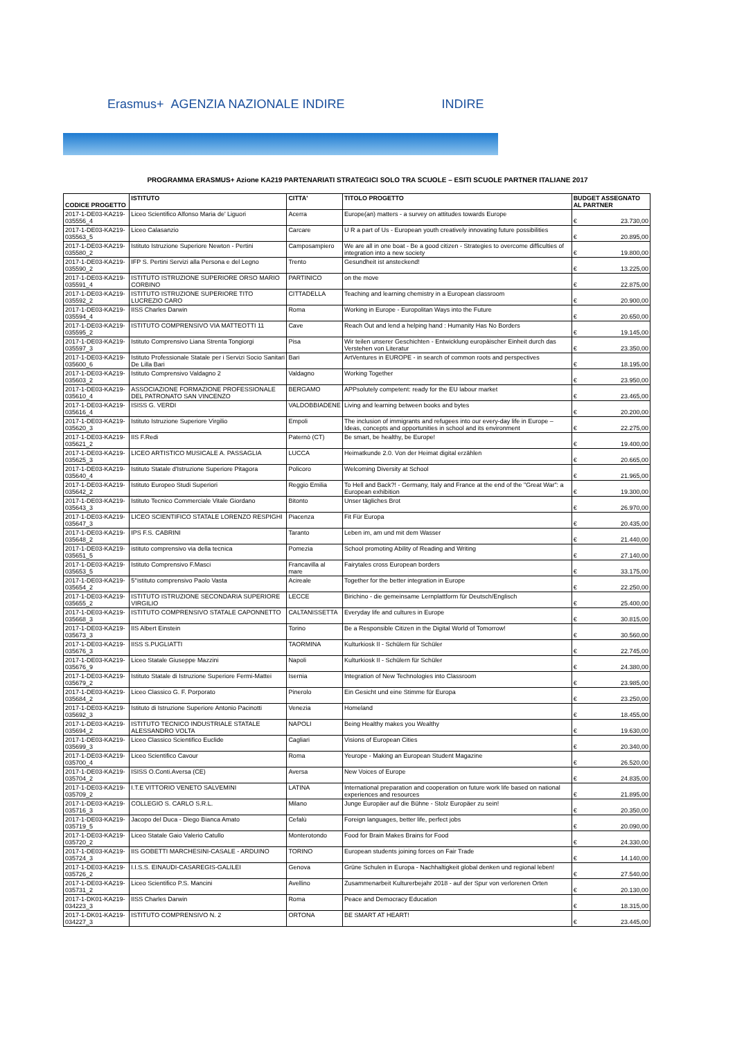Erasmus+ AGENZIA NAZIONALE INDIRE INDIRE
PROGRAMMA ERASMUS+ Azione KA219 PARTENARIATI STRATEGICI SOLO TRA SCUOLE – ESITI SCUOLE PARTNER ITALIANE 2017
| CODICE PROGETTO | ISTITUTO | CITTA' | TITOLO PROGETTO | BUDGET ASSEGNATO AL PARTNER |
| --- | --- | --- | --- | --- |
| 2017-1-DE03-KA219-035556_4 | Liceo Scientifico Alfonso Maria de' Liguori | Acerra | Europe(an) matters - a survey on attitudes towards Europe | € 23.730,00 |
| 2017-1-DE03-KA219-035563_5 | Liceo Calasanzio | Carcare | U R a part of Us - European youth creatively innovating future possibilities | € 20.895,00 |
| 2017-1-DE03-KA219-035580_2 | Istituto Istruzione Superiore Newton - Pertini | Camposampiero | We are all in one boat - Be a good citizen - Strategies to overcome difficulties of integration into a new society | € 19.800,00 |
| 2017-1-DE03-KA219-035590_2 | IFP S. Pertini Servizi alla Persona e del Legno | Trento | Gesundheit ist ansteckend! | € 13.225,00 |
| 2017-1-DE03-KA219-035591_4 | ISTITUTO ISTRUZIONE SUPERIORE ORSO MARIO CORBINO | PARTINICO | on the move | € 22.875,00 |
| 2017-1-DE03-KA219-035592_2 | ISTITUTO ISTRUZIONE SUPERIORE TITO LUCREZIO CARO | CITTADELLA | Teaching and learning chemistry in a European classroom | € 20.900,00 |
| 2017-1-DE03-KA219-035594_4 | IISS Charles Darwin | Roma | Working in Europe - Europolitan Ways into the Future | € 20.650,00 |
| 2017-1-DE03-KA219-035595_2 | ISTITUTO COMPRENSIVO VIA MATTEOTTI 11 | Cave | Reach Out and lend a helping hand : Humanity Has No Borders | € 19.145,00 |
| 2017-1-DE03-KA219-035597_3 | Istituto Comprensivo Liana Strenta Tongiorgi | Pisa | Wir teilen unserer Geschichten - Entwicklung europäischer Einheit durch das Verstehen von Literatur | € 23.350,00 |
| 2017-1-DE03-KA219-035600_6 | Istituto Professionale Statale per i Servizi Socio Sanitari De Lilla Bari | Bari | ArtVentures in EUROPE - in search of common roots and perspectives | € 18.195,00 |
| 2017-1-DE03-KA219-035603_2 | Istituto Comprensivo Valdagno 2 | Valdagno | Working Together | € 23.950,00 |
| 2017-1-DE03-KA219-035610_4 | ASSOCIAZIONE FORMAZIONE PROFESSIONALE DEL PATRONATO SAN VINCENZO | BERGAMO | APPsolutely competent: ready for the EU labour market | € 23.465,00 |
| 2017-1-DE03-KA219-035616_4 | ISISS G. VERDI | VALDOBBIADENE | Living and learning between books and bytes | € 20.200,00 |
| 2017-1-DE03-KA219-035620_3 | Istituto Istruzione Superiore Virgilio | Empoli | The inclusion of immigrants and refugees into our every-day life in Europe – Ideas, concepts and opportunities in school and its environment | € 22.275,00 |
| 2017-1-DE03-KA219-035621_2 | IIS F.Redi | Paternò (CT) | Be smart, be healthy, be Europe! | € 19.400,00 |
| 2017-1-DE03-KA219-035625_3 | LICEO ARTISTICO MUSICALE A. PASSAGLIA | LUCCA | Heimatkunde 2.0. Von der Heimat digital erzählen | € 20.665,00 |
| 2017-1-DE03-KA219-035640_4 | Istituto Statale d'Istruzione Superiore Pitagora | Policoro | Welcoming Diversity at School | € 21.965,00 |
| 2017-1-DE03-KA219-035642_2 | Istituto Europeo Studi Superiori | Reggio Emilia | To Hell and Back?! - Germany, Italy and France at the end of the "Great War": a European exhibition | € 19.300,00 |
| 2017-1-DE03-KA219-035643_3 | Istituto Tecnico Commerciale Vitale Giordano | Bitonto | Unser tägliches Brot | € 26.970,00 |
| 2017-1-DE03-KA219-035647_3 | LICEO SCIENTIFICO STATALE LORENZO RESPIGHI | Piacenza | Fit Für Europa | € 20.435,00 |
| 2017-1-DE03-KA219-035648_2 | IPS F.S. CABRINI | Taranto | Leben im, am und mit dem Wasser | € 21.440,00 |
| 2017-1-DE03-KA219-035651_5 | istituto comprensivo via della tecnica | Pomezia | School promoting Ability of Reading and Writing | € 27.140,00 |
| 2017-1-DE03-KA219-035653_5 | Istituto Comprensivo F.Masci | Francavilla al mare | Fairytales cross European borders | € 33.175,00 |
| 2017-1-DE03-KA219-035654_2 | 5°istituto comprensivo Paolo Vasta | Acireale | Together for the better integration in Europe | € 22.250,00 |
| 2017-1-DE03-KA219-035655_2 | ISTITUTO ISTRUZIONE SECONDARIA SUPERIORE VIRGILIO | LECCE | Birichino - die gemeinsame Lernplattform für Deutsch/Englisch | € 25.400,00 |
| 2017-1-DE03-KA219-035668_3 | ISTITUTO COMPRENSIVO STATALE CAPONNETTO | CALTANISSETTA | Everyday life and cultures in Europe | € 30.815,00 |
| 2017-1-DE03-KA219-035673_3 | IIS Albert Einstein | Torino | Be a Responsible Citizen in the Digital World of Tomorrow! | € 30.560,00 |
| 2017-1-DE03-KA219-035676_3 | IISS S.PUGLIATTI | TAORMINA | Kulturkiosk II - Schülern für Schüler | € 22.745,00 |
| 2017-1-DE03-KA219-035676_9 | Liceo Statale Giuseppe Mazzini | Napoli | Kulturkiosk II - Schülern für Schüler | € 24.380,00 |
| 2017-1-DE03-KA219-035679_2 | Istituto Statale di Istruzione Superiore Fermi-Mattei | Isernia | Integration of New Technologies into Classroom | € 23.985,00 |
| 2017-1-DE03-KA219-035684_2 | Liceo Classico G. F. Porporato | Pinerolo | Ein Gesicht und eine Stimme für Europa | € 23.250,00 |
| 2017-1-DE03-KA219-035692_3 | Istituto di Istruzione Superiore Antonio Pacinotti | Venezia | Homeland | € 18.455,00 |
| 2017-1-DE03-KA219-035694_2 | ISTITUTO TECNICO INDUSTRIALE STATALE ALESSANDRO VOLTA | NAPOLI | Being Healthy makes you Wealthy | € 19.630,00 |
| 2017-1-DE03-KA219-035699_3 | Liceo Classico Scientifico Euclide | Cagliari | Visions of European Cities | € 20.340,00 |
| 2017-1-DE03-KA219-035700_4 | Liceo Scientifico Cavour | Roma | Yeurope - Making an European Student Magazine | € 26.520,00 |
| 2017-1-DE03-KA219-035704_2 | ISISS O.Conti.Aversa (CE) | Aversa | New Voices of Europe | € 24.835,00 |
| 2017-1-DE03-KA219-035709_2 | I.T.E VITTORIO VENETO SALVEMINI | LATINA | International preparation and cooperation on future work life based on national experiences and resources | € 21.895,00 |
| 2017-1-DE03-KA219-035716_3 | COLLEGIO S. CARLO S.R.L. | Milano | Junge Europäer auf die Bühne - Stolz Europäer zu sein! | € 20.350,00 |
| 2017-1-DE03-KA219-035719_5 | Jacopo del Duca - Diego Bianca Amato | Cefalù | Foreign languages, better life, perfect jobs | € 20.090,00 |
| 2017-1-DE03-KA219-035720_2 | Liceo Statale Gaio Valerio Catullo | Monterotondo | Food for Brain Makes Brains for Food | € 24.330,00 |
| 2017-1-DE03-KA219-035724_3 | IIS GOBETTI MARCHESINI-CASALE - ARDUINO | TORINO | European students joining forces on Fair Trade | € 14.140,00 |
| 2017-1-DE03-KA219-035726_2 | I.I.S.S. EINAUDI-CASAREGIS-GALILEI | Genova | Grüne Schulen in Europa - Nachhaltigkeit global denken und regional leben! | € 27.540,00 |
| 2017-1-DE03-KA219-035731_2 | Liceo Scientifico P.S. Mancini | Avellino | Zusammenarbeit Kulturerbejahr 2018 - auf der Spur von verlorenen Orten | € 20.130,00 |
| 2017-1-DK01-KA219-034223_3 | IISS Charles Darwin | Roma | Peace and Democracy Education | € 18.315,00 |
| 2017-1-DK01-KA219-034227_3 | ISTITUTO COMPRENSIVO N. 2 | ORTONA | BE SMART AT HEART! | € 23.445,00 |